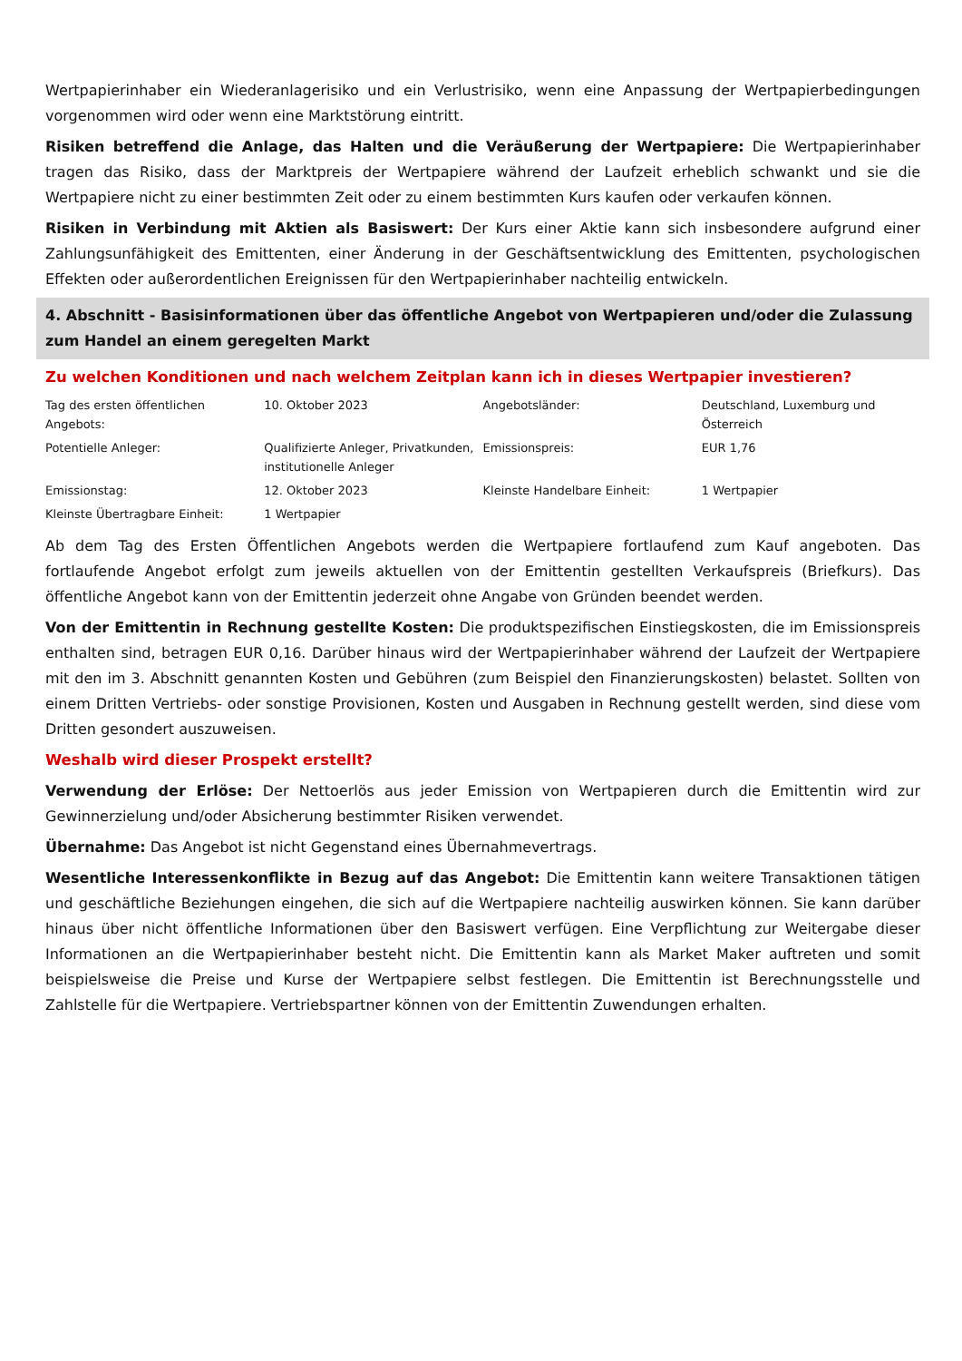Wertpapierinhaber ein Wiederanlagerisiko und ein Verlustrisiko, wenn eine Anpassung der Wertpapierbedingungen vorgenommen wird oder wenn eine Marktstörung eintritt.
Risiken betreffend die Anlage, das Halten und die Veräußerung der Wertpapiere: Die Wertpapierinhaber tragen das Risiko, dass der Marktpreis der Wertpapiere während der Laufzeit erheblich schwankt und sie die Wertpapiere nicht zu einer bestimmten Zeit oder zu einem bestimmten Kurs kaufen oder verkaufen können.
Risiken in Verbindung mit Aktien als Basiswert: Der Kurs einer Aktie kann sich insbesondere aufgrund einer Zahlungsunfähigkeit des Emittenten, einer Änderung in der Geschäftsentwicklung des Emittenten, psychologischen Effekten oder außerordentlichen Ereignissen für den Wertpapierinhaber nachteilig entwickeln.
4. Abschnitt - Basisinformationen über das öffentliche Angebot von Wertpapieren und/oder die Zulassung zum Handel an einem geregelten Markt
Zu welchen Konditionen und nach welchem Zeitplan kann ich in dieses Wertpapier investieren?
| Tag des ersten öffentlichen Angebots: | 10. Oktober 2023 | Angebotsländer: | Deutschland, Luxemburg und Österreich |
| Potentielle Anleger: | Qualifizierte Anleger, Privatkunden, institutionelle Anleger | Emissionspreis: | EUR 1,76 |
| Emissionstag: | 12. Oktober 2023 | Kleinste Handelbare Einheit: | 1 Wertpapier |
| Kleinste Übertragbare Einheit: | 1 Wertpapier | | |
Ab dem Tag des Ersten Öffentlichen Angebots werden die Wertpapiere fortlaufend zum Kauf angeboten. Das fortlaufende Angebot erfolgt zum jeweils aktuellen von der Emittentin gestellten Verkaufspreis (Briefkurs). Das öffentliche Angebot kann von der Emittentin jederzeit ohne Angabe von Gründen beendet werden.
Von der Emittentin in Rechnung gestellte Kosten: Die produktspezifischen Einstiegskosten, die im Emissionspreis enthalten sind, betragen EUR 0,16. Darüber hinaus wird der Wertpapierinhaber während der Laufzeit der Wertpapiere mit den im 3. Abschnitt genannten Kosten und Gebühren (zum Beispiel den Finanzierungskosten) belastet. Sollten von einem Dritten Vertriebs- oder sonstige Provisionen, Kosten und Ausgaben in Rechnung gestellt werden, sind diese vom Dritten gesondert auszuweisen.
Weshalb wird dieser Prospekt erstellt?
Verwendung der Erlöse: Der Nettoerlös aus jeder Emission von Wertpapieren durch die Emittentin wird zur Gewinnerzielung und/oder Absicherung bestimmter Risiken verwendet.
Übernahme: Das Angebot ist nicht Gegenstand eines Übernahmevertrags.
Wesentliche Interessenkonflikte in Bezug auf das Angebot: Die Emittentin kann weitere Transaktionen tätigen und geschäftliche Beziehungen eingehen, die sich auf die Wertpapiere nachteilig auswirken können. Sie kann darüber hinaus über nicht öffentliche Informationen über den Basiswert verfügen. Eine Verpflichtung zur Weitergabe dieser Informationen an die Wertpapierinhaber besteht nicht. Die Emittentin kann als Market Maker auftreten und somit beispielsweise die Preise und Kurse der Wertpapiere selbst festlegen. Die Emittentin ist Berechnungsstelle und Zahlstelle für die Wertpapiere. Vertriebspartner können von der Emittentin Zuwendungen erhalten.